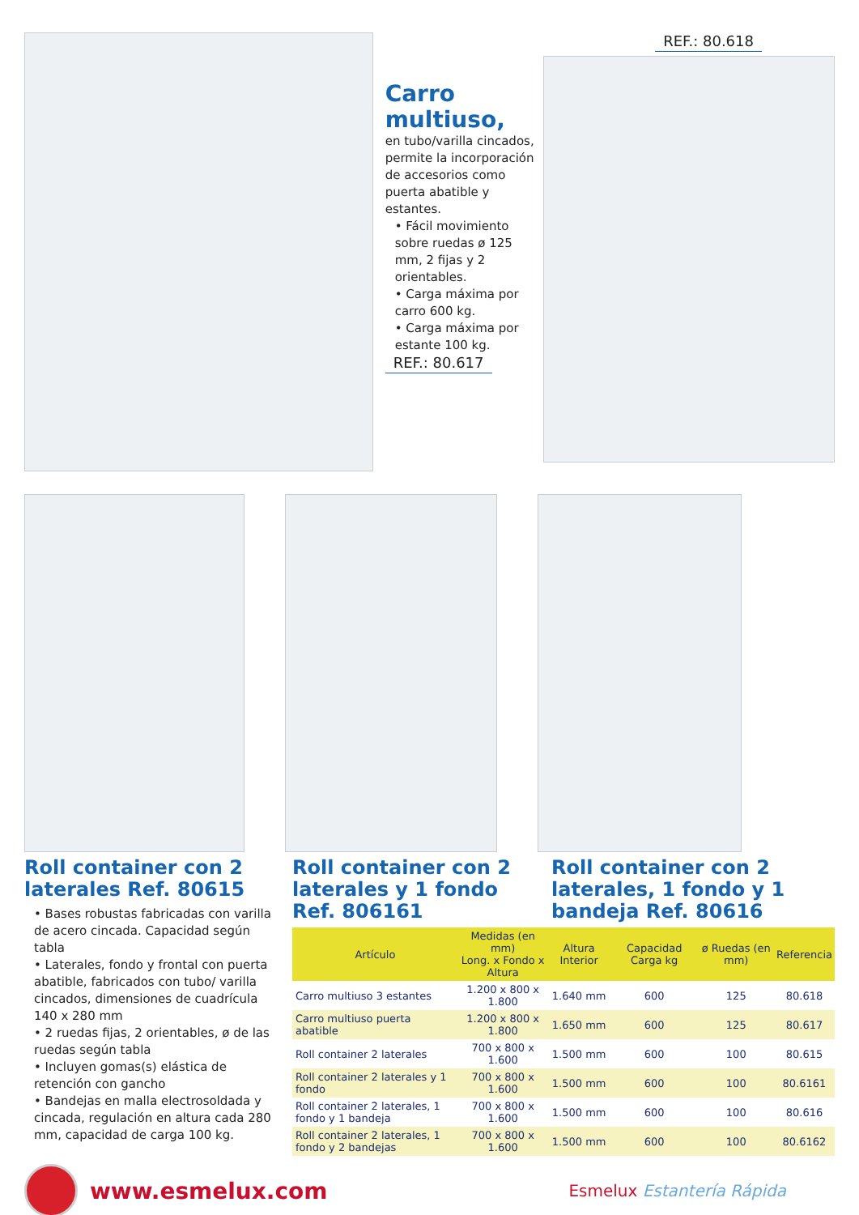Carro multiuso,
en tubo/varilla cincados, permite la incorporación de accesorios como puerta abatible y estantes.
• Fácil movimiento sobre ruedas ø 125 mm, 2 fijas y 2 orientables.
• Carga máxima por carro 600 kg.
• Carga máxima por estante 100 kg.
REF.: 80.617
REF.: 80.618
Roll container con 2 laterales Ref. 80615
• Bases robustas fabricadas con varilla de acero cincada. Capacidad según tabla
• Laterales, fondo y frontal con puerta abatible, fabricados con tubo/ varilla cincados, dimensiones de cuadrícula 140 x 280 mm
• 2 ruedas fijas, 2 orientables, ø de las ruedas según tabla
• Incluyen gomas(s) elástica de retención con gancho
• Bandejas en malla electrosoldada y cincada, regulación en altura cada 280 mm, capacidad de carga 100 kg.
Roll container con 2 laterales y 1 fondo Ref. 806161
Roll container con 2 laterales, 1 fondo y 1 bandeja Ref. 80616
| Artículo | Medidas (en mm) Long. x Fondo x Altura | Altura Interior | Capacidad Carga kg | ø Ruedas (en mm) | Referencia |
| --- | --- | --- | --- | --- | --- |
| Carro multiuso 3 estantes | 1.200 x 800 x 1.800 | 1.640 mm | 600 | 125 | 80.618 |
| Carro multiuso puerta abatible | 1.200 x 800 x 1.800 | 1.650 mm | 600 | 125 | 80.617 |
| Roll container 2 laterales | 700 x 800 x 1.600 | 1.500 mm | 600 | 100 | 80.615 |
| Roll container 2 laterales y 1 fondo | 700 x 800 x 1.600 | 1.500 mm | 600 | 100 | 80.6161 |
| Roll container 2 laterales, 1 fondo y 1 bandeja | 700 x 800 x 1.600 | 1.500 mm | 600 | 100 | 80.616 |
| Roll container 2 laterales, 1 fondo y 2 bandejas | 700 x 800 x 1.600 | 1.500 mm | 600 | 100 | 80.6162 |
www.esmelux.com
Esmelux Estantería Rápida